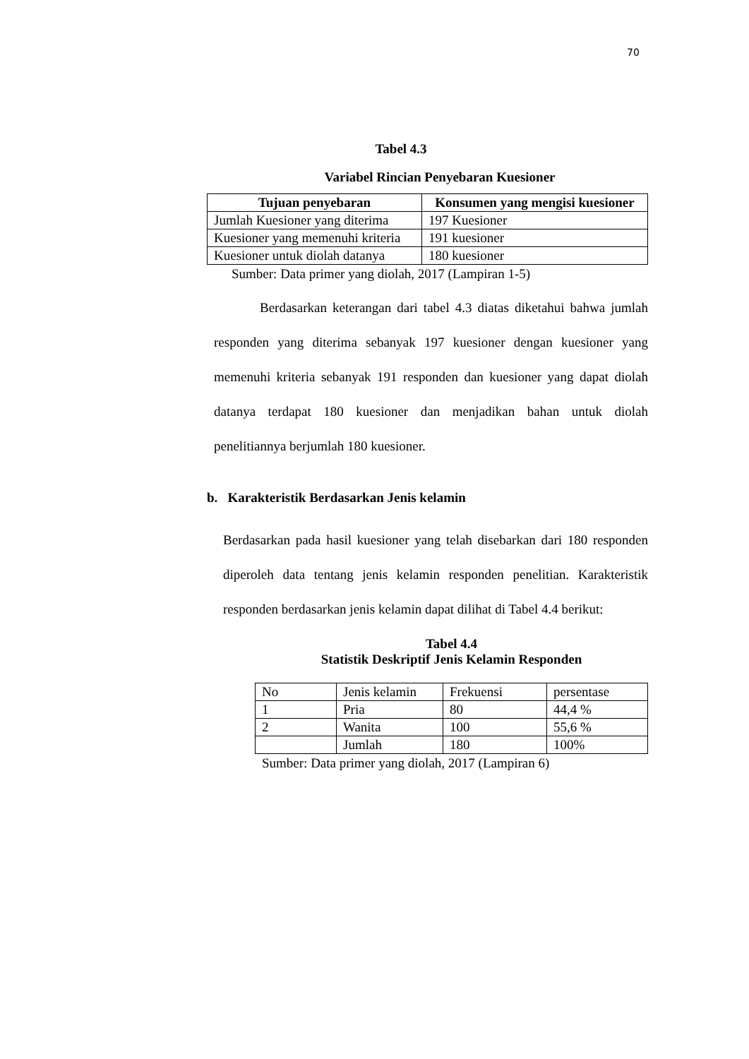70
Tabel 4.3
Variabel Rincian Penyebaran Kuesioner
| Tujuan penyebaran | Konsumen yang mengisi kuesioner |
| --- | --- |
| Jumlah Kuesioner yang diterima | 197 Kuesioner |
| Kuesioner yang memenuhi kriteria | 191 kuesioner |
| Kuesioner untuk diolah datanya | 180 kuesioner |
Sumber: Data primer yang diolah, 2017 (Lampiran 1-5)
Berdasarkan keterangan dari tabel 4.3 diatas diketahui bahwa jumlah responden yang diterima sebanyak 197 kuesioner dengan kuesioner yang memenuhi kriteria sebanyak 191 responden dan kuesioner yang dapat diolah datanya terdapat 180 kuesioner dan menjadikan bahan untuk diolah penelitiannya berjumlah 180 kuesioner.
b. Karakteristik Berdasarkan Jenis kelamin
Berdasarkan pada hasil kuesioner yang telah disebarkan dari 180 responden diperoleh data tentang jenis kelamin responden penelitian. Karakteristik responden berdasarkan jenis kelamin dapat dilihat di Tabel 4.4 berikut:
Tabel 4.4
Statistik Deskriptif Jenis Kelamin Responden
| No | Jenis kelamin | Frekuensi | persentase |
| 1 | Pria | 80 | 44,4 % |
| 2 | Wanita | 100 | 55,6 % |
| | Jumlah | 180 | 100% |
Sumber: Data primer yang diolah, 2017 (Lampiran 6)